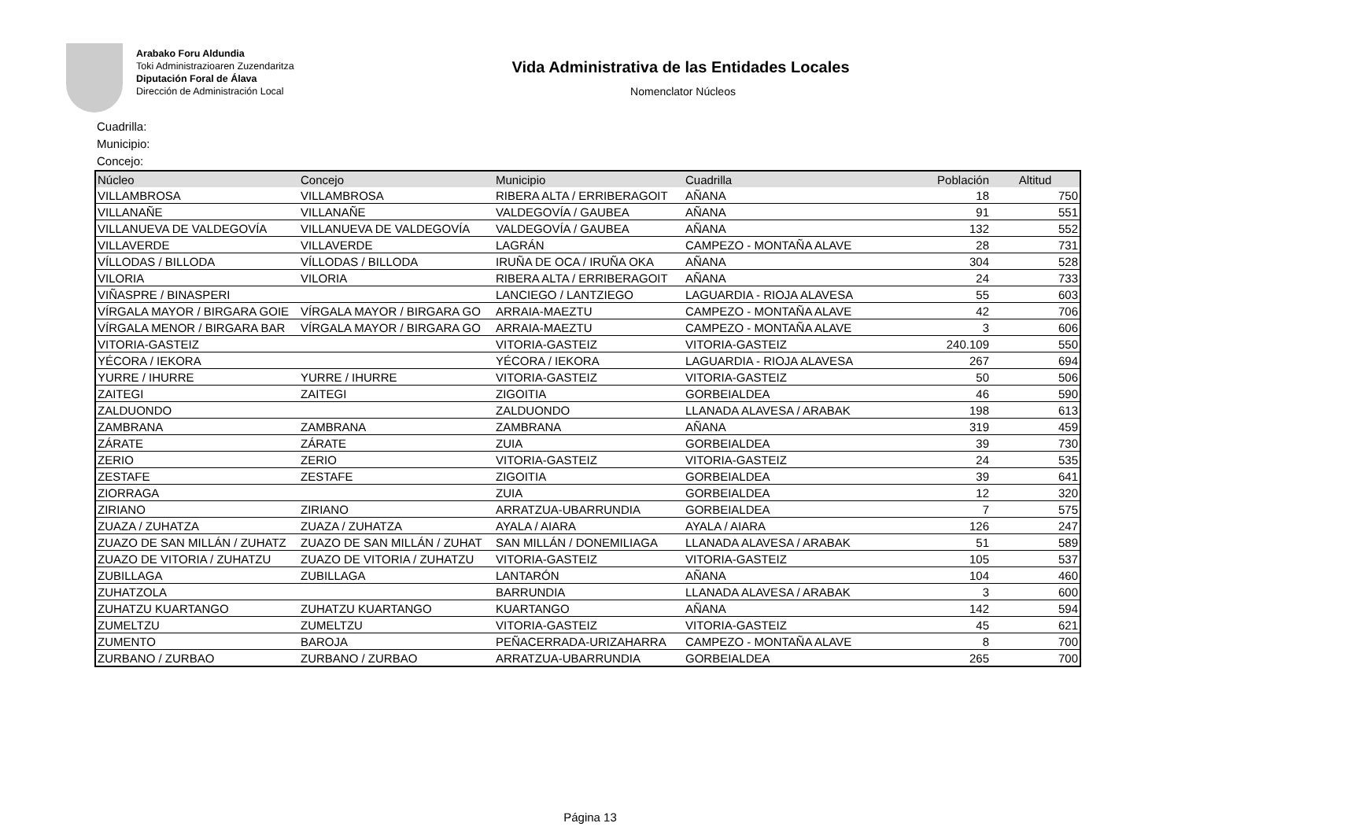Arabako Foru Aldundia
Toki Administrazioaren Zuzendaritza
Diputación Foral de Álava
Dirección de Administración Local
Vida Administrativa de las Entidades Locales
Nomenclator Núcleos
Cuadrilla:
Municipio:
Concejo:
| Núcleo | Concejo | Municipio | Cuadrilla | Población | Altitud |
| --- | --- | --- | --- | --- | --- |
| VILLAMBROSA | VILLAMBROSA | RIBERA ALTA / ERRIBERAGOIT | AÑANA | 18 | 750 |
| VILLANAÑE | VILLANAÑE | VALDEGOVÍA / GAUBEA | AÑANA | 91 | 551 |
| VILLANUEVA DE VALDEGOVÍA | VILLANUEVA DE VALDEGOVÍA | VALDEGOVÍA / GAUBEA | AÑANA | 132 | 552 |
| VILLAVERDE | VILLAVERDE | LAGRÁN | CAMPEZO - MONTAÑA ALAVE | 28 | 731 |
| VÍLLODAS / BILLODA | VÍLLODAS / BILLODA | IRUÑA DE OCA / IRUÑA OKA | AÑANA | 304 | 528 |
| VILORIA | VILORIA | RIBERA ALTA / ERRIBERAGOIT | AÑANA | 24 | 733 |
| VIÑASPRE / BINASPERI | | LANCIEGO / LANTZIEGO | LAGUARDIA - RIOJA ALAVESA | 55 | 603 |
| VÍRGALA MAYOR / BIRGARA GOIE | VÍRGALA MAYOR / BIRGARA GO | ARRAIA-MAEZTU | CAMPEZO - MONTAÑA ALAVE | 42 | 706 |
| VÍRGALA MENOR / BIRGARA BAR | VÍRGALA MAYOR / BIRGARA GO | ARRAIA-MAEZTU | CAMPEZO - MONTAÑA ALAVE | 3 | 606 |
| VITORIA-GASTEIZ | | VITORIA-GASTEIZ | VITORIA-GASTEIZ | 240.109 | 550 |
| YÉCORA / IEKORA | | YÉCORA / IEKORA | LAGUARDIA - RIOJA ALAVESA | 267 | 694 |
| YURRE / IHURRE | YURRE / IHURRE | VITORIA-GASTEIZ | VITORIA-GASTEIZ | 50 | 506 |
| ZAITEGI | ZAITEGI | ZIGOITIA | GORBEIALDEA | 46 | 590 |
| ZALDUONDO | | ZALDUONDO | LLANADA ALAVESA / ARABAK | 198 | 613 |
| ZAMBRANA | ZAMBRANA | ZAMBRANA | AÑANA | 319 | 459 |
| ZÁRATE | ZÁRATE | ZUIA | GORBEIALDEA | 39 | 730 |
| ZERIO | ZERIO | VITORIA-GASTEIZ | VITORIA-GASTEIZ | 24 | 535 |
| ZESTAFE | ZESTAFE | ZIGOITIA | GORBEIALDEA | 39 | 641 |
| ZIORRAGA | | ZUIA | GORBEIALDEA | 12 | 320 |
| ZIRIANO | ZIRIANO | ARRATZUA-UBARRUNDIA | GORBEIALDEA | 7 | 575 |
| ZUAZA / ZUHATZA | ZUAZA / ZUHATZA | AYALA / AIARA | AYALA / AIARA | 126 | 247 |
| ZUAZO DE SAN MILLÁN / ZUHATZ | ZUAZO DE SAN MILLÁN / ZUHAT | SAN MILLÁN / DONEMILIAGA | LLANADA ALAVESA / ARABAK | 51 | 589 |
| ZUAZO DE VITORIA / ZUHATZU | ZUAZO DE VITORIA / ZUHATZU | VITORIA-GASTEIZ | VITORIA-GASTEIZ | 105 | 537 |
| ZUBILLAGA | ZUBILLAGA | LANTARÓN | AÑANA | 104 | 460 |
| ZUHATZOLA | | BARRUNDIA | LLANADA ALAVESA / ARABAK | 3 | 600 |
| ZUHATZU KUARTANGO | ZUHATZU KUARTANGO | KUARTANGO | AÑANA | 142 | 594 |
| ZUMELTZU | ZUMELTZU | VITORIA-GASTEIZ | VITORIA-GASTEIZ | 45 | 621 |
| ZUMENTO | BAROJA | PEÑACERRADA-URIZAHARRA | CAMPEZO - MONTAÑA ALAVE | 8 | 700 |
| ZURBANO / ZURBAO | ZURBANO / ZURBAO | ARRATZUA-UBARRUNDIA | GORBEIALDEA | 265 | 700 |
Página 13